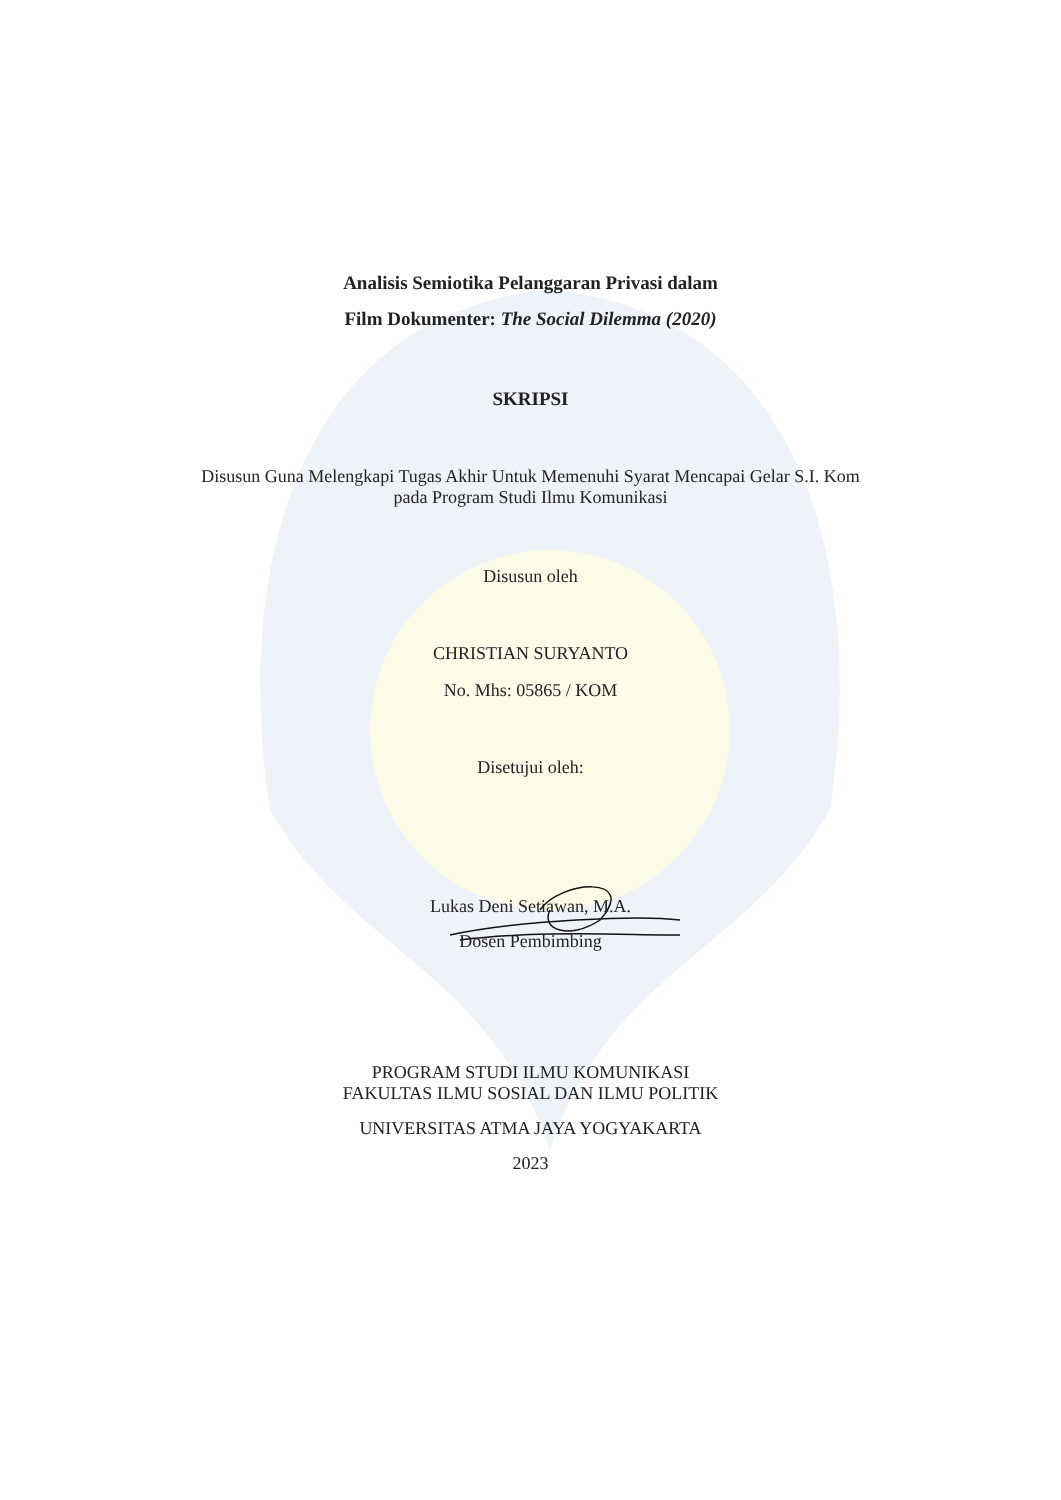Analisis Semiotika Pelanggaran Privasi dalam
Film Dokumenter: The Social Dilemma (2020)
SKRIPSI
Disusun Guna Melengkapi Tugas Akhir Untuk Memenuhi Syarat Mencapai Gelar S.I. Kom
pada Program Studi Ilmu Komunikasi
Disusun oleh
CHRISTIAN SURYANTO
No. Mhs: 05865 / KOM
Disetujui oleh:
Lukas Deni Setiawan, M.A.
Dosen Pembimbing
PROGRAM STUDI ILMU KOMUNIKASI
FAKULTAS ILMU SOSIAL DAN ILMU POLITIK
UNIVERSITAS ATMA JAYA YOGYAKARTA
2023